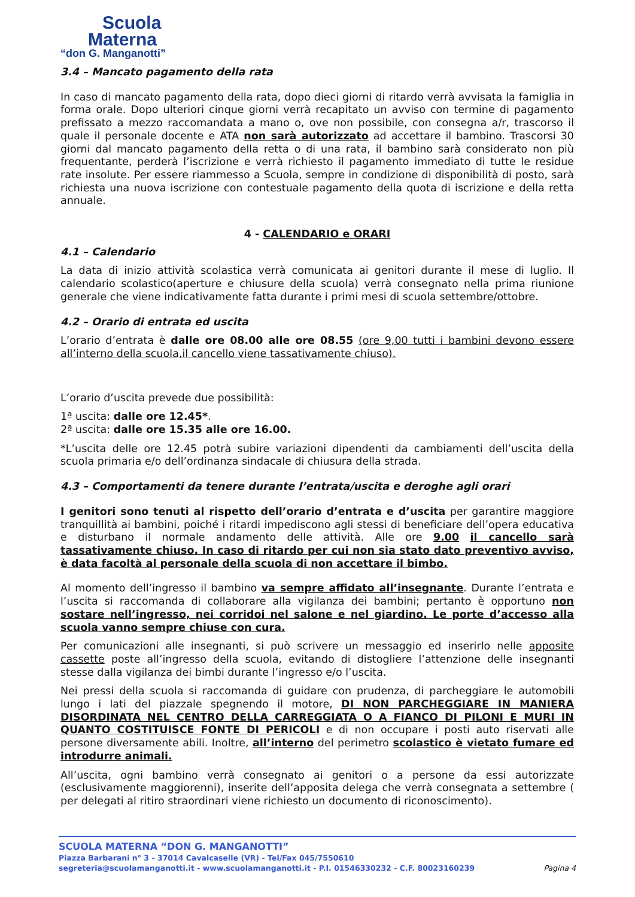Scuola
Materna
“don G. Manganotti”
3.4 – Mancato pagamento della rata
In caso di mancato pagamento della rata, dopo dieci giorni di ritardo verrà avvisata la famiglia in forma orale. Dopo ulteriori cinque giorni verrà recapitato un avviso con termine di pagamento prefissato a mezzo raccomandata a mano o, ove non possibile, con consegna a/r, trascorso il quale il personale docente e ATA non sarà autorizzato ad accettare il bambino. Trascorsi 30 giorni dal mancato pagamento della retta o di una rata, il bambino sarà considerato non più frequentante, perderà l’iscrizione e verrà richiesto il pagamento immediato di tutte le residue rate insolute. Per essere riammesso a Scuola, sempre in condizione di disponibilità di posto, sarà richiesta una nuova iscrizione con contestuale pagamento della quota di iscrizione e della retta annuale.
4 - CALENDARIO e ORARI
4.1 – Calendario
La data di inizio attività scolastica verrà comunicata ai genitori durante il mese di luglio. Il calendario scolastico(aperture e chiusure della scuola) verrà consegnato nella prima riunione generale che viene indicativamente fatta durante i primi mesi di scuola settembre/ottobre.
4.2 – Orario di entrata ed uscita
L’orario d’entrata è dalle ore 08.00 alle ore 08.55 (ore 9,00 tutti i bambini devono essere all’interno della scuola,il cancello viene tassativamente chiuso).
L’orario d’uscita prevede due possibilità:
1ª uscita: dalle ore 12.45*.
2ª uscita: dalle ore 15.35 alle ore 16.00.
*L’uscita delle ore 12.45 potrà subire variazioni dipendenti da cambiamenti dell’uscita della scuola primaria e/o dell’ordinanza sindacale di chiusura della strada.
4.3 – Comportamenti da tenere durante l’entrata/uscita e deroghe agli orari
I genitori sono tenuti al rispetto dell’orario d’entrata e d’uscita per garantire maggiore tranquillità ai bambini, poiché i ritardi impediscono agli stessi di beneficiare dell’opera educativa e disturbano il normale andamento delle attività. Alle ore 9.00 il cancello sarà tassativamente chiuso. In caso di ritardo per cui non sia stato dato preventivo avviso, è data facoltà al personale della scuola di non accettare il bimbo.
Al momento dell’ingresso il bambino va sempre affidato all’insegnante. Durante l’entrata e l’uscita si raccomanda di collaborare alla vigilanza dei bambini; pertanto è opportuno non sostare nell’ingresso, nei corridoi nel salone e nel giardino. Le porte d’accesso alla scuola vanno sempre chiuse con cura.
Per comunicazioni alle insegnanti, si può scrivere un messaggio ed inserirlo nelle apposite cassette poste all’ingresso della scuola, evitando di distogliere l’attenzione delle insegnanti stesse dalla vigilanza dei bimbi durante l’ingresso e/o l’uscita.
Nei pressi della scuola si raccomanda di guidare con prudenza, di parcheggiare le automobili lungo i lati del piazzale spegnendo il motore, DI NON PARCHEGGIARE IN MANIERA DISORDINATA NEL CENTRO DELLA CARREGGIATA O A FIANCO DI PILONI E MURI IN QUANTO COSTITUISCE FONTE DI PERICOLI e di non occupare i posti auto riservati alle persone diversamente abili. Inoltre, all’interno del perimetro scolastico è vietato fumare ed introdurre animali.
All’uscita, ogni bambino verrà consegnato ai genitori o a persone da essi autorizzate (esclusivamente maggiorenni), inserite dell’apposita delega che verrà consegnata a settembre ( per delegati al ritiro straordinari viene richiesto un documento di riconoscimento).
SCUOLA MATERNA “DON G. MANGANOTTI”
Piazza Barbarani n° 3 - 37014 Cavalcaselle (VR) - Tel/Fax 045/7550610
segreteria@scuolamanganotti.it - www.scuolamanganotti.it - P.I. 01546330232 - C.F. 80023160239 Pagina 4